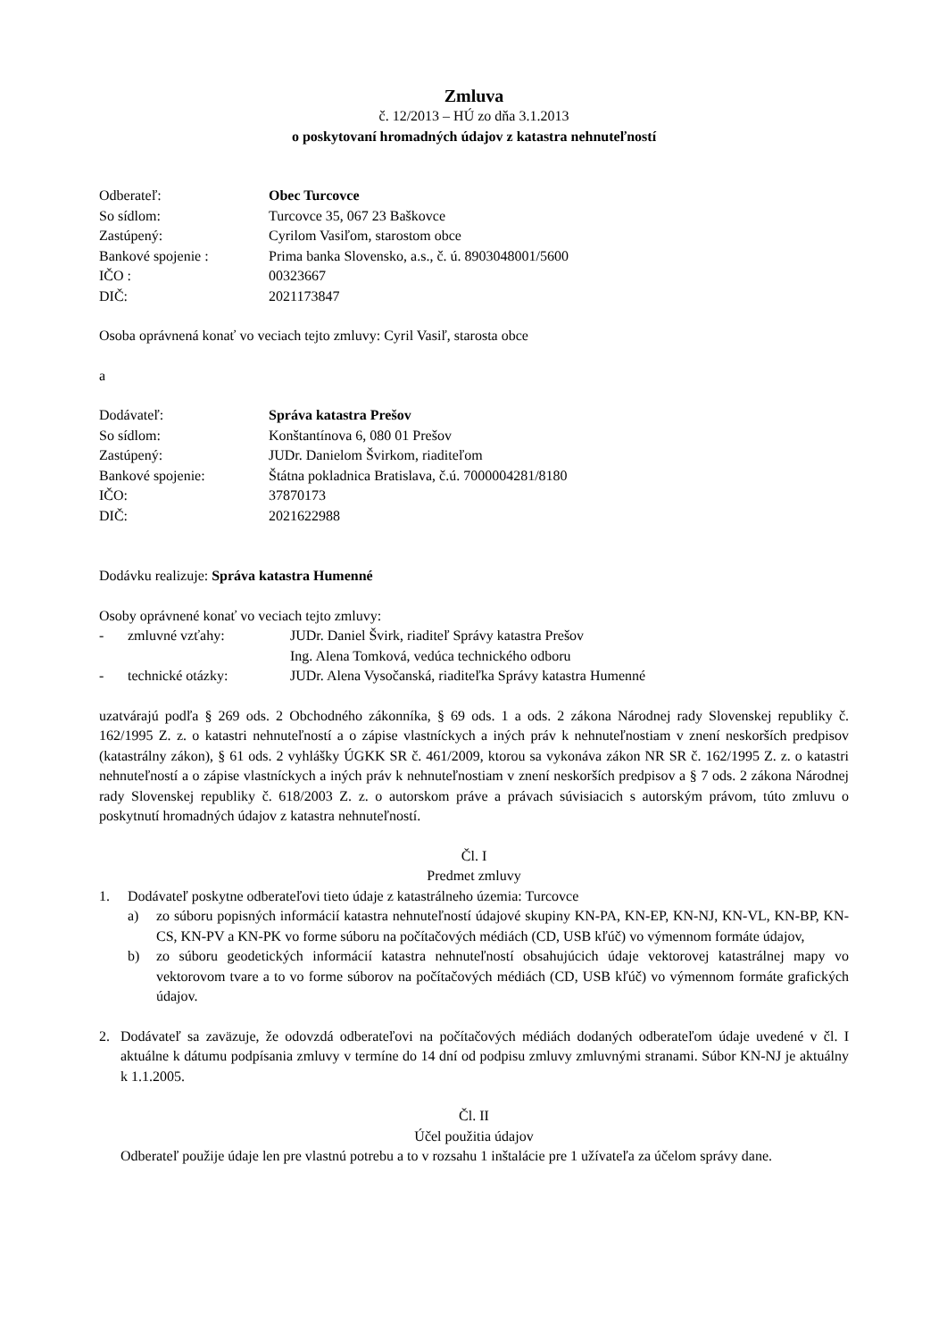Zmluva
č. 12/2013 – HÚ zo dňa 3.1.2013
o poskytovaní hromadných údajov z katastra nehnuteľností
| Odberateľ: | Obec Turcovce |
| So sídlom: | Turcovce 35, 067 23 Baškovce |
| Zastúpený: | Cyrilom Vasiľom, starostom obce |
| Bankové spojenie : | Prima banka Slovensko, a.s., č. ú. 8903048001/5600 |
| IČO : | 00323667 |
| DIČ: | 2021173847 |
Osoba oprávnená konať vo veciach tejto zmluvy: Cyril Vasiľ, starosta obce
a
| Dodávateľ: | Správa katastra Prešov |
| So sídlom: | Konštantínova 6, 080 01 Prešov |
| Zastúpený: | JUDr. Danielom Švirkom, riaditeľom |
| Bankové spojenie: | Štátna pokladnica Bratislava, č.ú. 7000004281/8180 |
| IČO: | 37870173 |
| DIČ: | 2021622988 |
Dodávku realizuje: Správa katastra Humenné
Osoby oprávnené konať vo veciach tejto zmluvy:
| - | zmluvné vzťahy: | JUDr. Daniel Švirk, riaditeľ Správy katastra Prešov |
| | | Ing. Alena Tomková, vedúca technického odboru |
| - | technické otázky: | JUDr. Alena Vysočanská, riaditeľka Správy katastra Humenné |
uzatvárajú podľa § 269 ods. 2 Obchodného zákonníka, § 69 ods. 1 a ods. 2 zákona Národnej rady Slovenskej republiky č. 162/1995 Z. z. o katastri nehnuteľností a o zápise vlastníckych a iných práv k nehnuteľnostiam v znení neskorších predpisov (katastrálny zákon), § 61 ods. 2 vyhlášky ÚGKK SR č. 461/2009, ktorou sa vykonáva zákon NR SR č. 162/1995 Z. z. o katastri nehnuteľností a o zápise vlastníckych a iných práv k nehnuteľnostiam v znení neskorších predpisov a § 7 ods. 2 zákona Národnej rady Slovenskej republiky č. 618/2003 Z. z. o autorskom práve a právach súvisiacich s autorským právom, túto zmluvu o poskytnutí hromadných údajov z katastra nehnuteľností.
Čl. I
Predmet zmluvy
1. Dodávateľ poskytne odberateľovi tieto údaje z katastrálneho územia: Turcovce
a) zo súboru popisných informácií katastra nehnuteľností údajové skupiny KN-PA, KN-EP, KN-NJ, KN-VL, KN-BP, KN-CS, KN-PV a KN-PK vo forme súboru na počítačových médiách (CD, USB kľúč) vo výmennom formáte údajov,
b) zo súboru geodetických informácií katastra nehnuteľností obsahujúcich údaje vektorovej katastrálnej mapy vo vektorovom tvare a to vo forme súborov na počítačových médiách (CD, USB kľúč) vo výmennom formáte grafických údajov.
2. Dodávateľ sa zaväzuje, že odovzdá odberateľovi na počítačových médiách dodaných odberateľom údaje uvedené v čl. I aktuálne k dátumu podpísania zmluvy v termíne do 14 dní od podpisu zmluvy zmluvnými stranami. Súbor KN-NJ je aktuálny k 1.1.2005.
Čl. II
Účel použitia údajov
Odberateľ použije údaje len pre vlastnú potrebu a to v rozsahu 1 inštalácie pre 1 užívateľa za účelom správy dane.